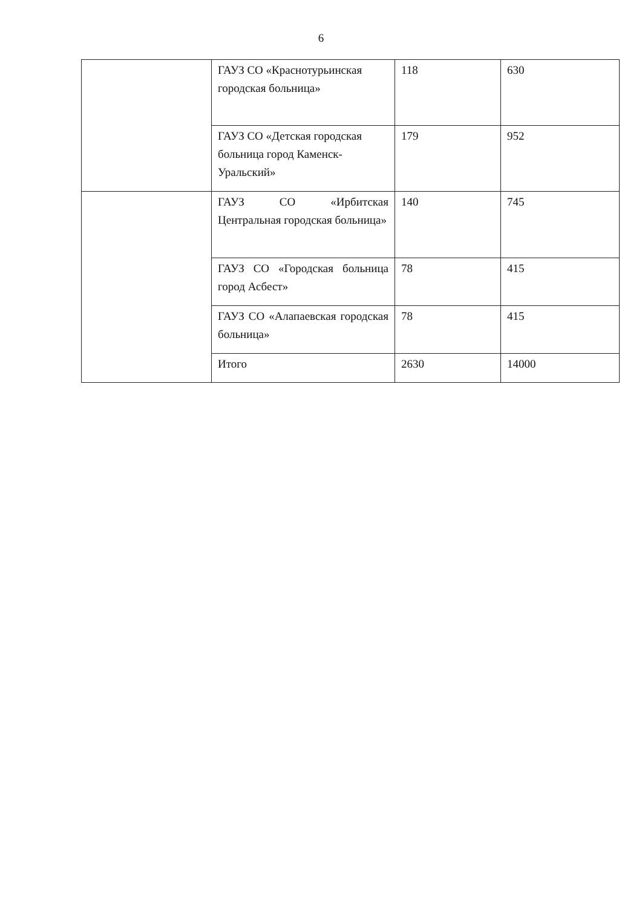6
| | ГАУЗ СО «Краснотурьинская городская больница» | 118 | 630 |
| | ГАУЗ СО «Детская городская больница город Каменск-Уральский» | 179 | 952 |
| | ГАУЗ СО «Ирбитская Центральная городская больница» | 140 | 745 |
| | ГАУЗ СО «Городская больница город Асбест» | 78 | 415 |
| | ГАУЗ СО «Алапаевская городская больница» | 78 | 415 |
| | Итого | 2630 | 14000 |